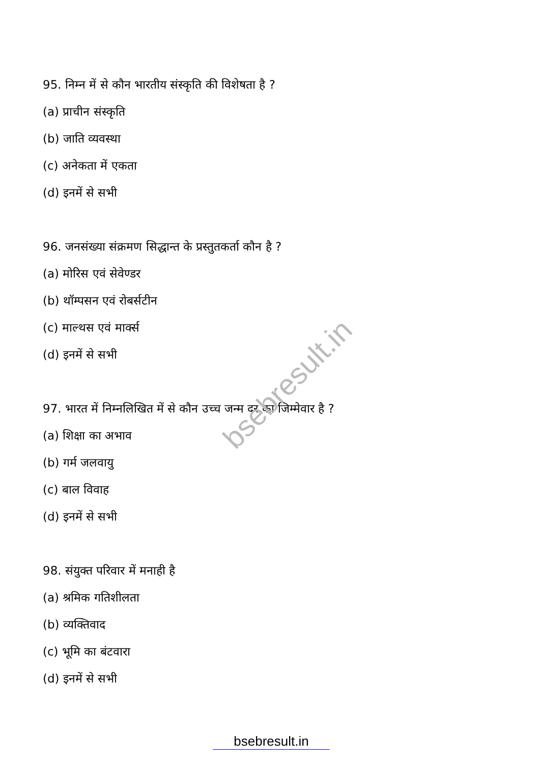bsebresult.in
95. निम्न में से कौन भारतीय संस्कृति की विशेषता है ?
(a) प्राचीन संस्कृति
(b) जाति व्यवस्था
(c) अनेकता में एकता
(d) इनमें से सभी
96. जनसंख्या संक्रमण सिद्धान्त के प्रस्तुतकर्ता कौन है ?
(a) मोरिस एवं सेवेण्डर
(b) थॉम्पसन एवं रोबर्सटीन
(c) माल्थस एवं मार्क्स
(d) इनमें से सभी
97. भारत में निम्नलिखित में से कौन उच्च जन्म दर का जिम्मेवार है ?
(a) शिक्षा का अभाव
(b) गर्म जलवायु
(c) बाल विवाह
(d) इनमें से सभी
98. संयुक्त परिवार में मनाही है
(a) श्रमिक गतिशीलता
(b) व्यक्तिवाद
(c) भूमि का बंटवारा
(d) इनमें से सभी
bsebresult.in